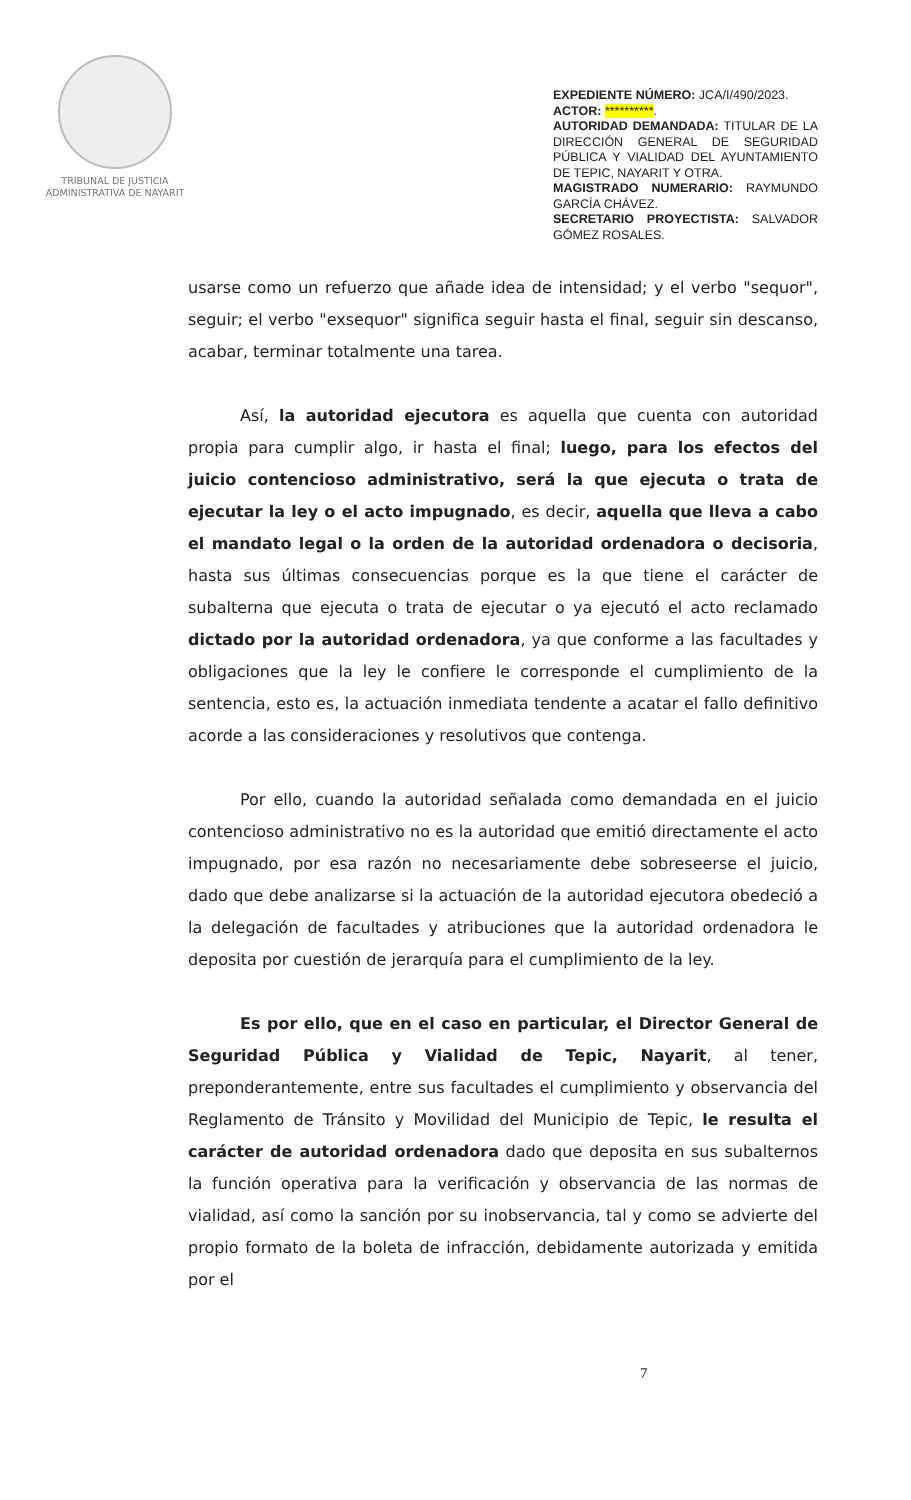TRIBUNAL DE JUSTICIA
ADMINISTRATIVA DE NAYARIT
EXPEDIENTE NÚMERO: JCA/I/490/2023.
ACTOR: **********.
AUTORIDAD DEMANDADA: TITULAR DE LA DIRECCIÓN GENERAL DE SEGURIDAD PÚBLICA Y VIALIDAD DEL AYUNTAMIENTO DE TEPIC, NAYARIT Y OTRA.
MAGISTRADO NUMERARIO: RAYMUNDO GARCÍA CHÁVEZ.
SECRETARIO PROYECTISTA: SALVADOR GÓMEZ ROSALES.
usarse como un refuerzo que añade idea de intensidad; y el verbo "sequor", seguir; el verbo "exsequor" significa seguir hasta el final, seguir sin descanso, acabar, terminar totalmente una tarea.
Así, la autoridad ejecutora es aquella que cuenta con autoridad propia para cumplir algo, ir hasta el final; luego, para los efectos del juicio contencioso administrativo, será la que ejecuta o trata de ejecutar la ley o el acto impugnado, es decir, aquella que lleva a cabo el mandato legal o la orden de la autoridad ordenadora o decisoria, hasta sus últimas consecuencias porque es la que tiene el carácter de subalterna que ejecuta o trata de ejecutar o ya ejecutó el acto reclamado dictado por la autoridad ordenadora, ya que conforme a las facultades y obligaciones que la ley le confiere le corresponde el cumplimiento de la sentencia, esto es, la actuación inmediata tendente a acatar el fallo definitivo acorde a las consideraciones y resolutivos que contenga.
Por ello, cuando la autoridad señalada como demandada en el juicio contencioso administrativo no es la autoridad que emitió directamente el acto impugnado, por esa razón no necesariamente debe sobreseerse el juicio, dado que debe analizarse si la actuación de la autoridad ejecutora obedeció a la delegación de facultades y atribuciones que la autoridad ordenadora le deposita por cuestión de jerarquía para el cumplimiento de la ley.
Es por ello, que en el caso en particular, el Director General de Seguridad Pública y Vialidad de Tepic, Nayarit, al tener, preponderantemente, entre sus facultades el cumplimiento y observancia del Reglamento de Tránsito y Movilidad del Municipio de Tepic, le resulta el carácter de autoridad ordenadora dado que deposita en sus subalternos la función operativa para la verificación y observancia de las normas de vialidad, así como la sanción por su inobservancia, tal y como se advierte del propio formato de la boleta de infracción, debidamente autorizada y emitida por el
7